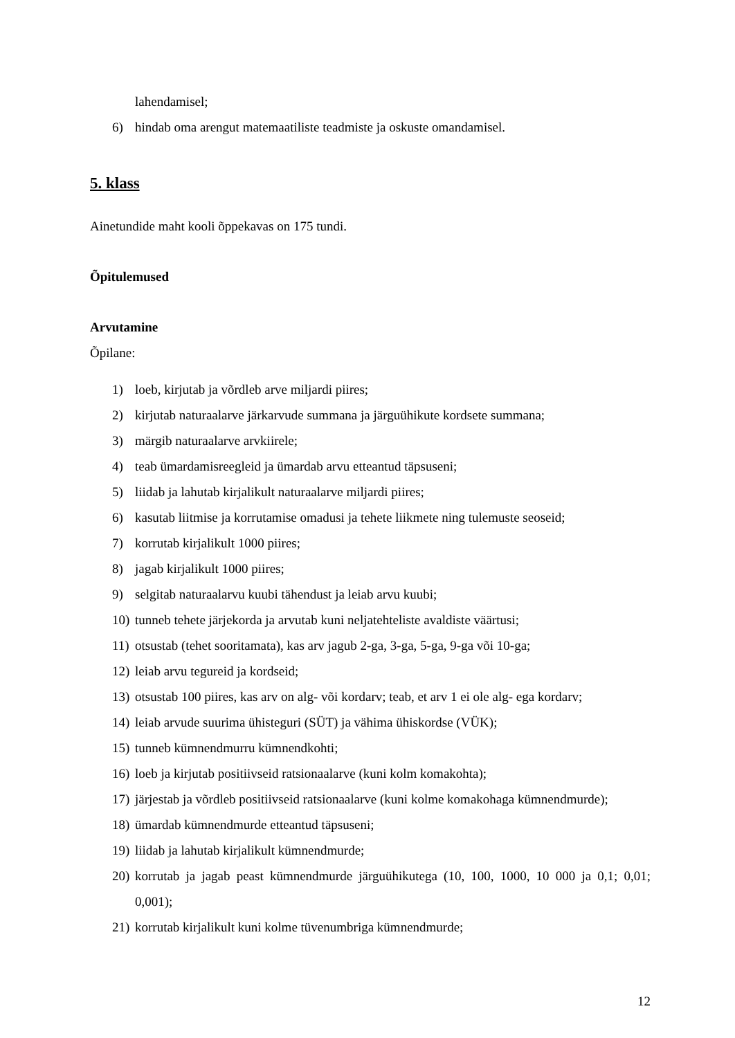lahendamisel;
6) hindab oma arengut matemaatiliste teadmiste ja oskuste omandamisel.
5. klass
Ainetundide maht kooli õppekavas on 175 tundi.
Õpitulemused
Arvutamine
Õpilane:
1) loeb, kirjutab ja võrdleb arve miljardi piires;
2) kirjutab naturaalarve järkarvude summana ja järguühikute kordsete summana;
3) märgib naturaalarve arvkiirele;
4) teab ümardamisreegleid ja ümardab arvu etteantud täpsuseni;
5) liidab ja lahutab kirjalikult naturaalarve miljardi piires;
6) kasutab liitmise ja korrutamise omadusi ja tehete liikmete ning tulemuste seoseid;
7) korrutab kirjalikult 1000 piires;
8) jagab kirjalikult 1000 piires;
9) selgitab naturaalarvu kuubi tähendust ja leiab arvu kuubi;
10) tunneb tehete järjekorda ja arvutab kuni neljatehteliste avaldiste väärtusi;
11) otsustab (tehet sooritamata), kas arv jagub 2-ga, 3-ga, 5-ga, 9-ga või 10-ga;
12) leiab arvu tegureid ja kordseid;
13) otsustab 100 piires, kas arv on alg- või kordarv; teab, et arv 1 ei ole alg- ega kordarv;
14) leiab arvude suurima ühisteguri (SÜT) ja vähima ühiskordse (VÜK);
15) tunneb kümnendmurru kümnendkohti;
16) loeb ja kirjutab positiivseid ratsionaalarve (kuni kolm komakohta);
17) järjestab ja võrdleb positiivseid ratsionaalarve (kuni kolme komakohaga kümnendmurde);
18) ümardab kümnendmurde etteantud täpsuseni;
19) liidab ja lahutab kirjalikult kümnendmurde;
20) korrutab ja jagab peast kümnendmurde järguühikutega (10, 100, 1000, 10 000 ja 0,1; 0,01; 0,001);
21) korrutab kirjalikult kuni kolme tüvenumbriga kümnendmurde;
12